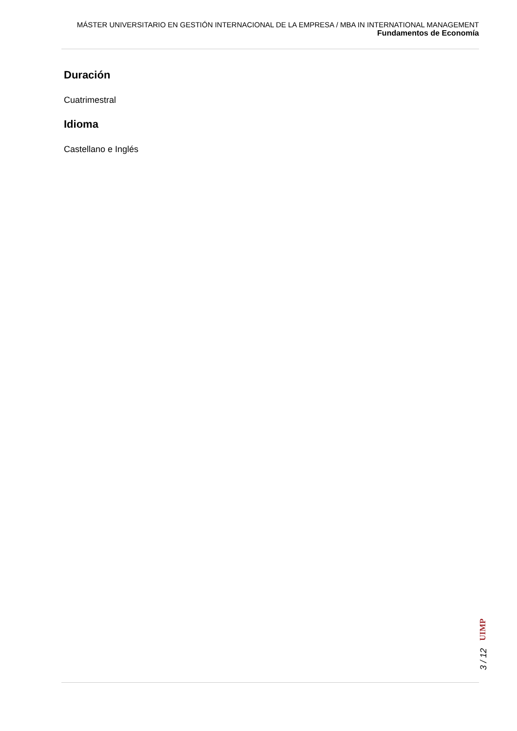MÁSTER UNIVERSITARIO EN GESTIÓN INTERNACIONAL DE LA EMPRESA / MBA IN INTERNATIONAL MANAGEMENT
Fundamentos de Economía
Duración
Cuatrimestral
Idioma
Castellano e Inglés
UIMP
3 / 12